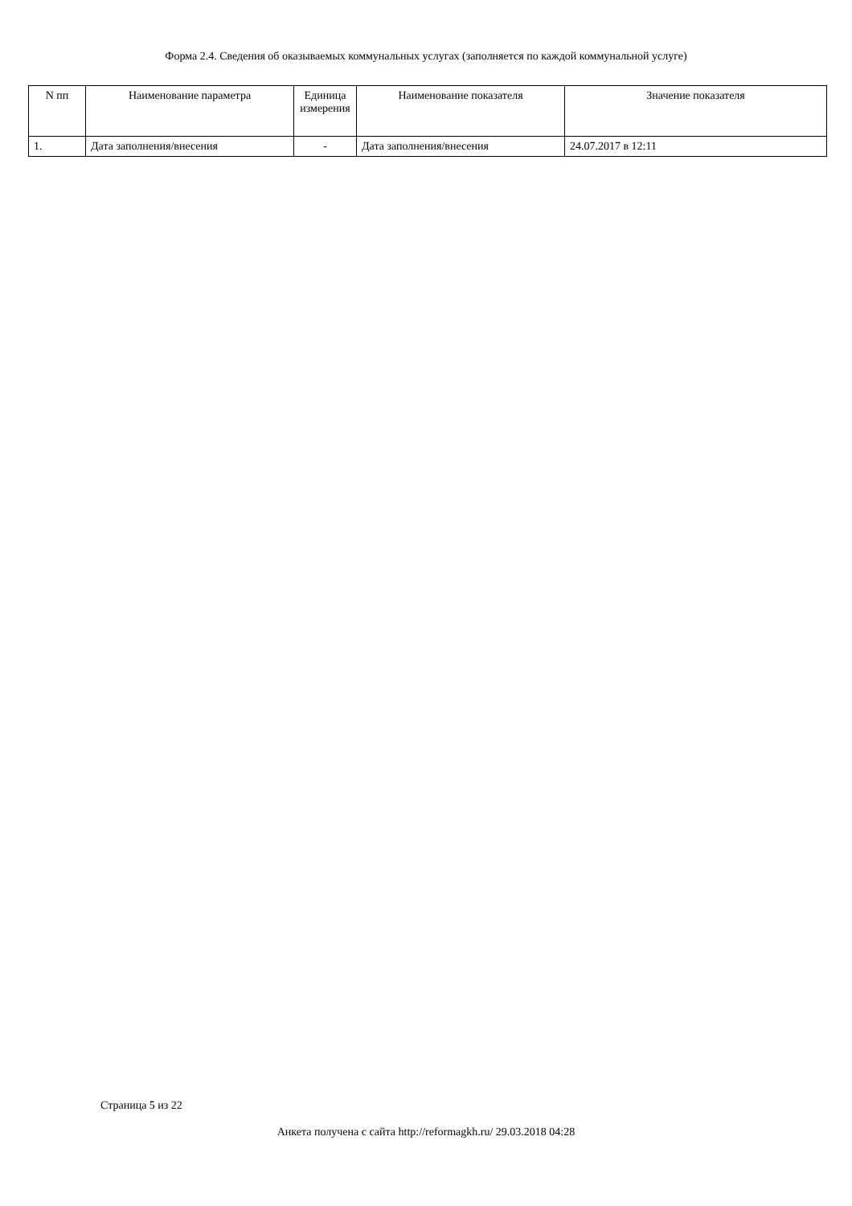Форма 2.4. Сведения об оказываемых коммунальных услугах (заполняется по каждой коммунальной услуге)
| N пп | Наименование параметра | Единица измерения | Наименование показателя | Значение показателя |
| --- | --- | --- | --- | --- |
| 1. | Дата заполнения/внесения | - | Дата заполнения/внесения | 24.07.2017 в 12:11 |
Страница 5 из 22
Анкета получена с сайта http://reformagkh.ru/ 29.03.2018 04:28